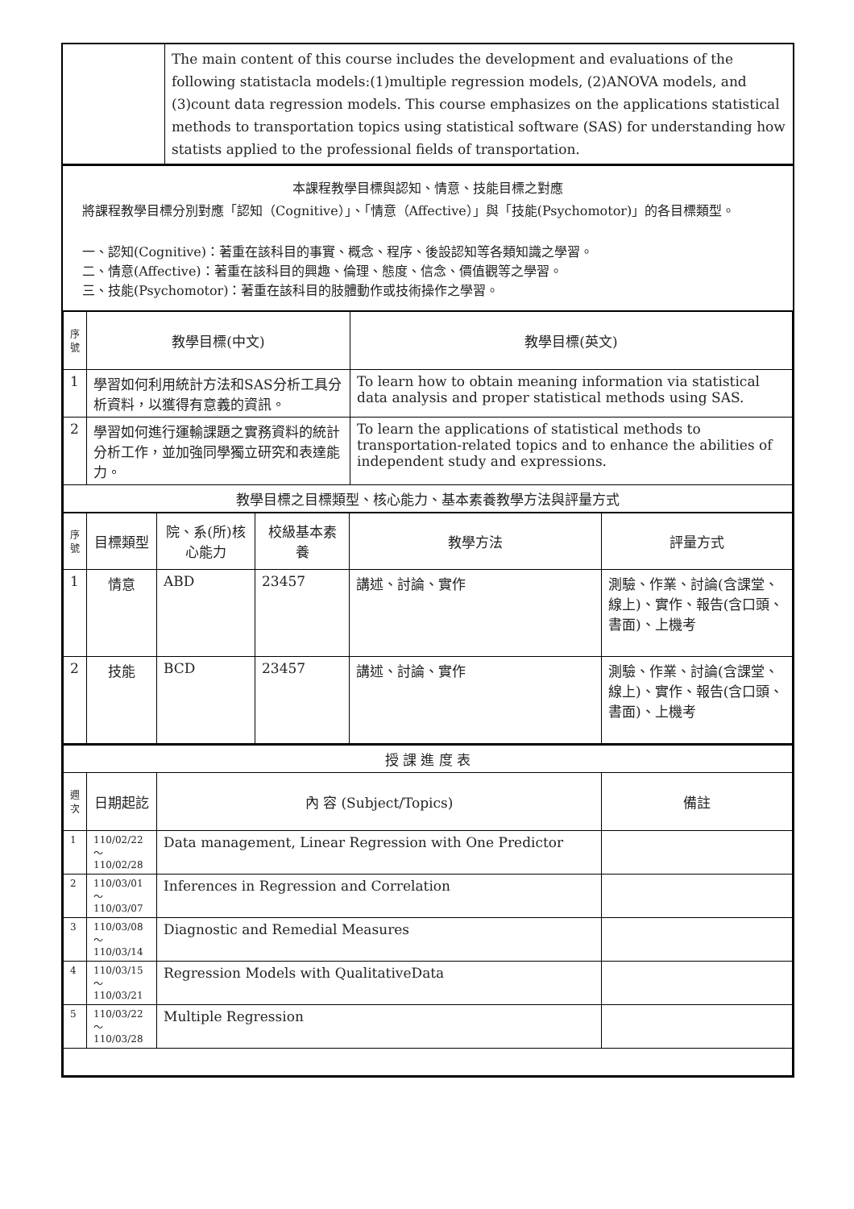| | The main content of this course includes the development and evaluations of the following statistacla models:(1)multiple regression models, (2)ANOVA models, and (3)count data regression models. This course emphasizes on the applications statistical methods to transportation topics using statistical software (SAS) for understanding how statists applied to the professional fields of transportation. |
本課程教學目標與認知、情意、技能目標之對應
將課程教學目標分別對應「認知（Cognitive）」、「情意（Affective）」與「技能(Psychomotor)」的各目標類型。
一、認知(Cognitive)：著重在該科目的事實、概念、程序、後設認知等各類知識之學習。
二、情意(Affective)：著重在該科目的興趣、倫理、態度、信念、價值觀等之學習。
三、技能(Psychomotor)：著重在該科目的肢體動作或技術操作之學習。
| 序號 | 教學目標(中文) | 教學目標(英文) |
| 1 | 學習如何利用統計方法和SAS分析工具分析資料，以獲得有意義的資訊。 | To learn how to obtain meaning information via statistical data analysis and proper statistical methods using SAS. |
| 2 | 學習如何進行運輸課題之實務資料的統計分析工作，並加強同學獨立研究和表達能力。 | To learn the applications of statistical methods to transportation-related topics and to enhance the abilities of independent study and expressions. |
| 教學目標之目標類型、核心能力、基本素養教學方法與評量方式 | | |
| 序號 | 目標類型 | 院、系(所)核心能力 | 校級基本素養 | 教學方法 | 評量方式 |
| 1 | 情意 | ABD | 23457 | 講述、討論、實作 | 測驗、作業、討論(含課堂、線上)、實作、報告(含口頭、書面)、上機考 |
| 2 | 技能 | BCD | 23457 | 講述、討論、實作 | 測驗、作業、討論(含課堂、線上)、實作、報告(含口頭、書面)、上機考 |
| 授 課 進 度 表 | | | |
| 週次 | 日期起訖 | 內 容 (Subject/Topics) | 備註 |
| 1 | 110/02/22～ 110/02/28 | Data management, Linear Regression with One Predictor | |
| 2 | 110/03/01～ 110/03/07 | Inferences in Regression and Correlation | |
| 3 | 110/03/08～ 110/03/14 | Diagnostic and Remedial Measures | |
| 4 | 110/03/15～ 110/03/21 | Regression Models with QualitativeData | |
| 5 | 110/03/22～ 110/03/28 | Multiple Regression | |